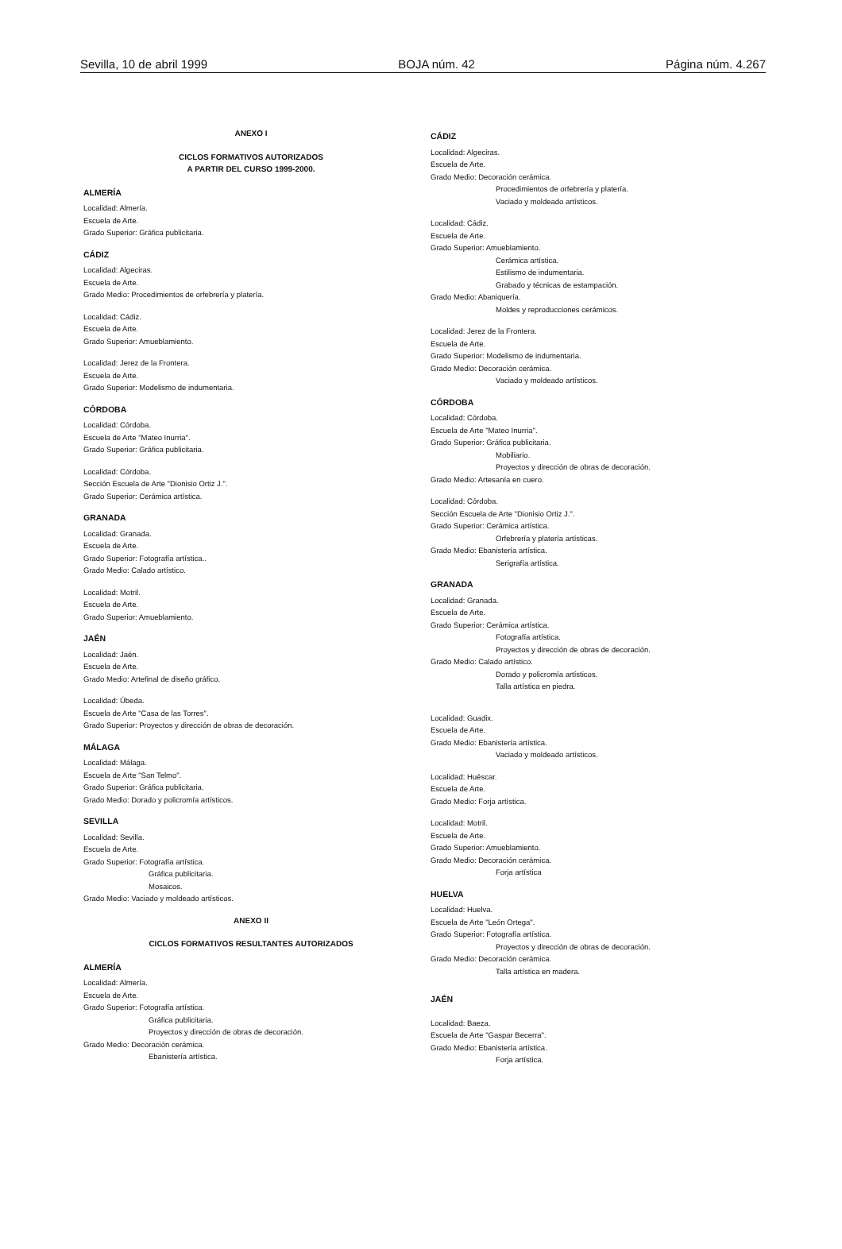Sevilla, 10 de abril 1999 BOJA núm. 42 Página núm. 4.267
ANEXO I
CICLOS FORMATIVOS AUTORIZADOS
A PARTIR DEL CURSO 1999-2000.
ALMERÍA
Localidad: Almería.
Escuela de Arte.
Grado Superior: Gráfica publicitaria.
CÁDIZ
Localidad: Algeciras.
Escuela de Arte.
Grado Medio: Procedimientos de orfebrería y platería.
Localidad: Cádiz.
Escuela de Arte.
Grado Superior: Amueblamiento.
Localidad: Jerez de la Frontera.
Escuela de Arte.
Grado Superior: Modelismo de indumentaria.
CÓRDOBA
Localidad: Córdoba.
Escuela de Arte "Mateo Inurria".
Grado Superior: Gráfica publicitaria.
Localidad: Córdoba.
Sección Escuela de Arte "Dionisio Ortiz J.".
Grado Superior: Cerámica artística.
GRANADA
Localidad: Granada.
Escuela de Arte.
Grado Superior: Fotografía artística..
Grado Medio: Calado artístico.
Localidad: Motril.
Escuela de Arte.
Grado Superior: Amueblamiento.
JAÉN
Localidad: Jaén.
Escuela de Arte.
Grado Medio: Artefinal de diseño gráfico.
Localidad: Úbeda.
Escuela de Arte "Casa de las Torres".
Grado Superior: Proyectos y dirección de obras de decoración.
MÁLAGA
Localidad: Málaga.
Escuela de Arte "San Telmo".
Grado Superior: Gráfica publicitaria.
Grado Medio: Dorado y policromía artísticos.
SEVILLA
Localidad: Sevilla.
Escuela de Arte.
Grado Superior: Fotografía artística.
Gráfica publicitaria.
Mosaicos.
Grado Medio: Vaciado y moldeado artísticos.
ANEXO II
CICLOS FORMATIVOS RESULTANTES AUTORIZADOS
ALMERÍA
Localidad: Almería.
Escuela de Arte.
Grado Superior: Fotografía artística.
Gráfica publicitaria.
Proyectos y dirección de obras de decoración.
Grado Medio: Decoración cerámica.
Ebanistería artística.
CÁDIZ
Localidad: Algeciras.
Escuela de Arte.
Grado Medio: Decoración cerámica.
Procedimientos de orfebrería y platería.
Vaciado y moldeado artísticos.
Localidad: Cádiz.
Escuela de Arte.
Grado Superior: Amueblamiento.
Cerámica artística.
Estilismo de indumentaria.
Grabado y técnicas de estampación.
Grado Medio: Abaniquería.
Moldes y reproducciones cerámicos.
Localidad: Jerez de la Frontera.
Escuela de Arte.
Grado Superior: Modelismo de indumentaria.
Grado Medio: Decoración cerámica.
Vaciado y moldeado artísticos.
CÓRDOBA
Localidad: Córdoba.
Escuela de Arte "Mateo Inurria".
Grado Superior: Gráfica publicitaria.
Mobiliario.
Proyectos y dirección de obras de decoración.
Grado Medio: Artesanía en cuero.
Localidad: Córdoba.
Sección Escuela de Arte "Dionisio Ortiz J.".
Grado Superior: Cerámica artística.
Orfebrería y platería artísticas.
Grado Medio: Ebanistería artística.
Serigrafía artística.
GRANADA
Localidad: Granada.
Escuela de Arte.
Grado Superior: Cerámica artística.
Fotografía artística.
Proyectos y dirección de obras de decoración.
Grado Medio: Calado artístico.
Dorado y policromía artísticos.
Talla artística en piedra.
Localidad: Guadix.
Escuela de Arte.
Grado Medio: Ebanistería artística.
Vaciado y moldeado artísticos.
Localidad: Huéscar.
Escuela de Arte.
Grado Medio: Forja artística.
Localidad: Motril.
Escuela de Arte.
Grado Superior: Amueblamiento.
Grado Medio: Decoración cerámica.
Forja artística
HUELVA
Localidad: Huelva.
Escuela de Arte "León Ortega".
Grado Superior: Fotografía artística.
Proyectos y dirección de obras de decoración.
Grado Medio: Decoración cerámica.
Talla artística en madera.
JAÉN
Localidad: Baeza.
Escuela de Arte "Gaspar Becerra".
Grado Medio: Ebanistería artística.
Forja artística.